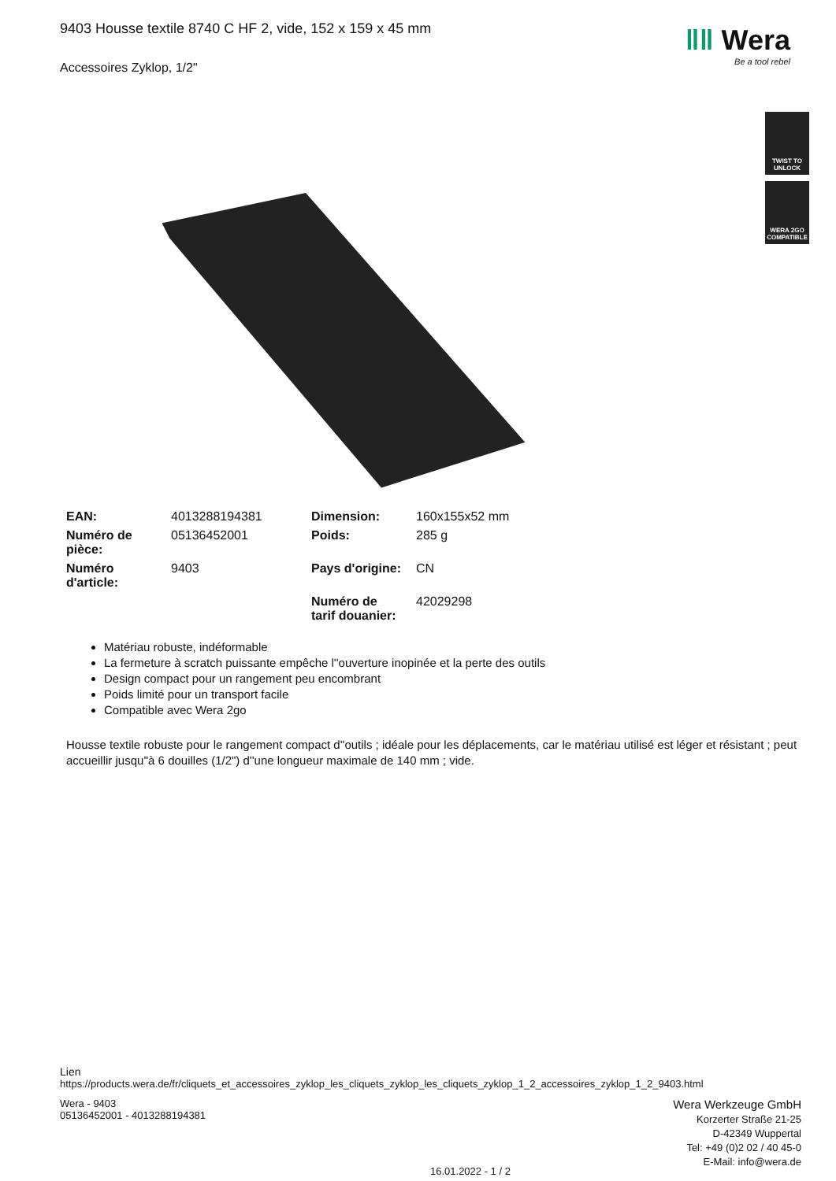ǁǁ Wera
Be a tool rebel
TWIST TO
UNLOCK
WERA 2GO
COMPATIBLE
9403 Housse textile 8740 C HF 2, vide, 152 x 159 x 45 mm
Accessoires Zyklop, 1/2"
| EAN: | 4013288194381 | Dimension: | 160x155x52 mm |
| Numéro de pièce: | 05136452001 | Poids: | 285 g |
| Numéro d'article: | 9403 | Pays d'origine: | CN |
| | | Numéro de tarif douanier: | 42029298 |
Matériau robuste, indéformable
La fermeture à scratch puissante empêche l''ouverture inopinée et la perte des outils
Design compact pour un rangement peu encombrant
Poids limité pour un transport facile
Compatible avec Wera 2go
Housse textile robuste pour le rangement compact d''outils ; idéale pour les déplacements, car le matériau utilisé est léger et résistant ; peut accueillir jusqu''à 6 douilles (1/2") d''une longueur maximale de 140 mm ; vide.
Lien
https://products.wera.de/fr/cliquets_et_accessoires_zyklop_les_cliquets_zyklop_les_cliquets_zyklop_1_2_accessoires_zyklop_1_2_9403.html
Wera - 9403
05136452001 - 4013288194381
Wera Werkzeuge GmbH
Korzerter Straße 21-25
D-42349 Wuppertal
Tel: +49 (0)2 02 / 40 45-0
E-Mail: info@wera.de
16.01.2022 - 1 / 2